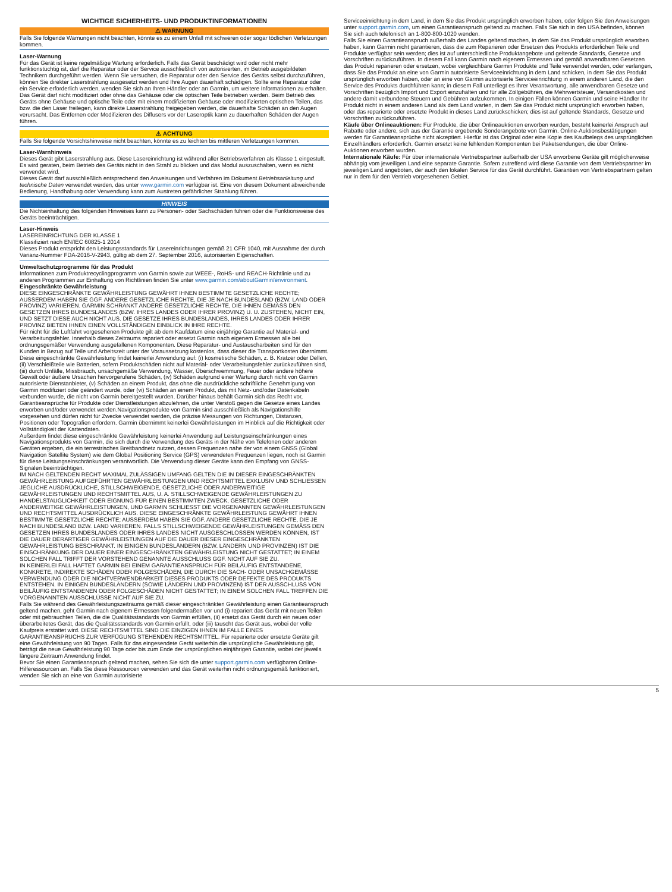WICHTIGE SICHERHEITS- UND PRODUKTINFORMATIONEN
⚠ WARNUNG
Falls Sie folgende Warnungen nicht beachten, könnte es zu einem Unfall mit schweren oder sogar tödlichen Verletzungen kommen.
Laser-Warnung
Für das Gerät ist keine regelmäßige Wartung erforderlich. Falls das Gerät beschädigt wird oder nicht mehr funktionstüchtig ist, darf die Reparatur oder der Service ausschließlich von autorisierten, im Betrieb ausgebildeten Technikern durchgeführt werden. Wenn Sie versuchen, die Reparatur oder den Service des Geräts selbst durchzuführen, können Sie direkter Laserstrahlung ausgesetzt werden und Ihre Augen dauerhaft schädigen. Sollte eine Reparatur oder ein Service erforderlich werden, wenden Sie sich an Ihren Händler oder an Garmin, um weitere Informationen zu erhalten.
Das Gerät darf nicht modifiziert oder ohne das Gehäuse oder die optischen Teile betrieben werden. Beim Betrieb des Geräts ohne Gehäuse und optische Teile oder mit einem modifizierten Gehäuse oder modifizierten optischen Teilen, das bzw. die den Laser freilegen, kann direkte Laserstrahlung freigegeben werden, die dauerhafte Schäden an den Augen verursacht. Das Entfernen oder Modifizieren des Diffusers vor der Laseroptik kann zu dauerhaften Schäden der Augen führen.
⚠ ACHTUNG
Falls Sie folgende Vorsichtshinweise nicht beachten, könnte es zu leichten bis mittleren Verletzungen kommen.
Laser-Warnhinweis
Dieses Gerät gibt Laserstrahlung aus. Diese Lasereinrichtung ist während aller Betriebsverfahren als Klasse 1 eingestuft. Es wird geraten, beim Betrieb des Geräts nicht in den Strahl zu blicken und das Modul auszuschalten, wenn es nicht verwendet wird.
Dieses Gerät darf ausschließlich entsprechend den Anweisungen und Verfahren im Dokument Betriebsanleitung und technische Daten verwendet werden, das unter www.garmin.com verfügbar ist. Eine von diesem Dokument abweichende Bedienung, Handhabung oder Verwendung kann zum Austreten gefährlicher Strahlung führen.
HINWEIS
Die Nichteinhaltung des folgenden Hinweises kann zu Personen- oder Sachschäden führen oder die Funktionsweise des Geräts beeinträchtigen.
Laser-Hinweis
LASEREINRICHTUNG DER KLASSE 1
Klassifiziert nach EN/IEC 60825-1 2014
Dieses Produkt entspricht den Leistungsstandards für Lasereinrichtungen gemäß 21 CFR 1040, mit Ausnahme der durch Varianz-Nummer FDA-2016-V-2943, gültig ab dem 27. September 2016, autorisierten Eigenschaften.
Umweltschutzprogramme für das Produkt
Informationen zum Produktrecyclingprogramm von Garmin sowie zur WEEE-, RoHS- und REACH-Richtlinie und zu anderen Programmen zur Einhaltung von Richtlinien finden Sie unter www.garmin.com/aboutGarmin/environment.
Eingeschränkte Gewährleistung
DIESE EINGESCHRÄNKTE GEWÄHRLEISTUNG GEWÄHRT IHNEN BESTIMMTE GESETZLICHE RECHTE; AUSSERDEM HABEN SIE GGF. ANDERE GESETZLICHE RECHTE, DIE JE NACH BUNDESLAND (BZW. LAND ODER PROVINZ) VARIIEREN. GARMIN SCHRÄNKT ANDERE GESETZLICHE RECHTE, DIE IHNEN GEMÄSS DEN GESETZEN IHRES BUNDESLANDES (BZW. IHRES LANDES ODER IHRER PROVINZ) U. U. ZUSTEHEN, NICHT EIN, UND SETZT DIESE AUCH NICHT AUS. DIE GESETZE IHRES BUNDESLANDES, IHRES LANDES ODER IHRER PROVINZ BIETEN IHNEN EINEN VOLLSTÄNDIGEN EINBLICK IN IHRE RECHTE.
Für nicht für die Luftfahrt vorgesehenen Produkte gilt ab dem Kaufdatum eine einjährige Garantie auf Material- und Verarbeitungsfehler. Innerhalb dieses Zeitraums repariert oder ersetzt Garmin nach eigenem Ermessen alle bei ordnungsgemäßer Verwendung ausgefallenen Komponenten. Diese Reparatur- und Austauscharbeiten sind für den Kunden in Bezug auf Teile und Arbeitszeit unter der Voraussetzung kostenlos, dass dieser die Transportkosten übernimmt. Diese eingeschränkte Gewährleistung findet keinerlei Anwendung auf: (i) kosmetische Schäden, z. B. Kratzer oder Dellen, (ii) Verschleißteile wie Batterien, sofern Produktschäden nicht auf Material- oder Verarbeitungsfehler zurückzuführen sind, (iii) durch Unfälle, Missbrauch, unsachgemäße Verwendung, Wasser, Überschwemmung, Feuer oder andere höhere Gewalt oder äußere Ursachen hervorgerufene Schäden, (iv) Schäden aufgrund einer Wartung durch nicht von Garmin autorisierte Dienstanbieter, (v) Schäden an einem Produkt, das ohne die ausdrückliche schriftliche Genehmigung von Garmin modifiziert oder geändert wurde, oder (vi) Schäden an einem Produkt, das mit Netz- und/oder Datenkabeln verbunden wurde, die nicht von Garmin bereitgestellt wurden. Darüber hinaus behält Garmin sich das Recht vor, Garantieansprüche für Produkte oder Dienstleistungen abzulehnen, die unter Verstoß gegen die Gesetze eines Landes erworben und/oder verwendet werden.Navigationsprodukte von Garmin sind ausschließlich als Navigationshilfe vorgesehen und dürfen nicht für Zwecke verwendet werden, die präzise Messungen von Richtungen, Distanzen, Positionen oder Topografien erfordern. Garmin übernimmt keinerlei Gewährleistungen im Hinblick auf die Richtigkeit oder Vollständigkeit der Kartendaten.
Außerdem findet diese eingeschränkte Gewährleistung keinerlei Anwendung auf Leistungseinschränkungen eines Navigationsprodukts von Garmin, die sich durch die Verwendung des Geräts in der Nähe von Telefonen oder anderen Geräten ergeben, die ein terrestrisches Breitbandnetz nutzen, dessen Frequenzen nahe der von einem GNSS (Global Navigation Satellite System) wie dem Global Positioning Service (GPS) verwendeten Frequenzen liegen, noch ist Garmin für diese Leistungseinschränkungen verantwortlich. Die Verwendung dieser Geräte kann den Empfang von GNSS-Signalen beeinträchtigen.
IM NACH GELTENDEN RECHT MAXIMAL ZULÄSSIGEN UMFANG GELTEN DIE IN DIESER EINGESCHRÄNKTEN GEWÄHRLEISTUNG AUFGEFÜHRTEN GEWÄHRLEISTUNGEN UND RECHTSMITTEL EXKLUSIV UND SCHLIESSEN JEGLICHE AUSDRÜCKLICHE, STILLSCHWEIGENDE, GESETZLICHE ODER ANDERWEITIGE GEWÄHRLEISTUNGEN UND RECHTSMITTEL AUS, U. A. STILLSCHWEIGENDE GEWÄHRLEISTUNGEN ZU HANDELSTAUGLICHKEIT ODER EIGNUNG FÜR EINEN BESTIMMTEN ZWECK, GESETZLICHE ODER ANDERWEITIGE GEWÄHRLEISTUNGEN, UND GARMIN SCHLIESST DIE VORGENANNTEN GEWÄHRLEISTUNGEN UND RECHTSMITTEL AUSDRÜCKLICH AUS. DIESE EINGESCHRÄNKTE GEWÄHRLEISTUNG GEWÄHRT IHNEN BESTIMMTE GESETZLICHE RECHTE; AUSSERDEM HABEN SIE GGF. ANDERE GESETZLICHE RECHTE, DIE JE NACH BUNDESLAND BZW. LAND VARIIEREN. FALLS STILLSCHWEIGENDE GEWÄHRLEISTUNGEN GEMÄSS DEN GESETZEN IHRES BUNDESLANDES ODER IHRES LANDES NICHT AUSGESCHLOSSEN WERDEN KÖNNEN, IST DIE DAUER DERARTIGER GEWÄHRLEISTUNGEN AUF DIE DAUER DIESER EINGESCHRÄNKTEN GEWÄHRLEISTUNG BESCHRÄNKT. IN EINIGEN BUNDESLÄNDERN (BZW. LÄNDERN UND PROVINZEN) IST DIE EINSCHRÄNKUNG DER DAUER EINER EINGESCHRÄNKTEN GEWÄHRLEISTUNG NICHT GESTATTET; IN EINEM SOLCHEN FALL TRIFFT DER VORSTEHEND GENANNTE AUSSCHLUSS GGF. NICHT AUF SIE ZU.
IN KEINERLEI FALL HAFTET GARMIN BEI EINEM GARANTIEANSPRUCH FÜR BEILÄUFIG ENTSTANDENE, KONKRETE, INDIREKTE SCHÄDEN ODER FOLGESCHÄDEN, DIE DURCH DIE SACH- ODER UNSACHGEMÄSSE VERWENDUNG ODER DIE NICHTVERWENDBARKEIT DIESES PRODUKTS ODER DEFEKTE DES PRODUKTS ENTSTEHEN. IN EINIGEN BUNDESLÄNDERN (SOWIE LÄNDERN UND PROVINZEN) IST DER AUSSCHLUSS VON BEILÄUFIG ENTSTANDENEN ODER FOLGESCHÄDEN NICHT GESTATTET; IN EINEM SOLCHEN FALL TREFFEN DIE VORGENANNTEN AUSSCHLÜSSE NICHT AUF SIE ZU.
Falls Sie während des Gewährleistungszeitraums gemäß dieser eingeschränkten Gewährleistung einen Garantieanspruch geltend machen, geht Garmin nach eigenem Ermessen folgendermaßen vor und (i) repariert das Gerät mit neuen Teilen oder mit gebrauchten Teilen, die die Qualitätsstandards von Garmin erfüllen, (ii) ersetzt das Gerät durch ein neues oder überarbeitetes Gerät, das die Qualitätsstandards von Garmin erfüllt, oder (iii) tauscht das Gerät aus, wobei der volle Kaufpreis erstattet wird. DIESE RECHTSMITTEL SIND DIE EINZIGEN IHNEN IM FALLE EINES GARANTIEANSPRUCHS ZUR VERFÜGUNG STEHENDEN RECHTSMITTEL. Für reparierte oder ersetzte Geräte gilt eine Gewährleistung von 90 Tagen. Falls für das eingesendete Gerät weiterhin die ursprüngliche Gewährleistung gilt, beträgt die neue Gewährleistung 90 Tage oder bis zum Ende der ursprünglichen einjährigen Garantie, wobei der jeweils längere Zeitraum Anwendung findet.
Bevor Sie einen Garantieanspruch geltend machen, sehen Sie sich die unter support.garmin.com verfügbaren Online-Hilferessourcen an. Falls Sie diese Ressourcen verwenden und das Gerät weiterhin nicht ordnungsgemäß funktioniert, wenden Sie sich an eine von Garmin autorisierte
Serviceeinrichtung in dem Land, in dem Sie das Produkt ursprünglich erworben haben, oder folgen Sie den Anweisungen unter support.garmin.com, um einen Garantieanspruch geltend zu machen. Falls Sie sich in den USA befinden, können Sie sich auch telefonisch an 1-800-800-1020 wenden.
Falls Sie einen Garantieanspruch außerhalb des Landes geltend machen, in dem Sie das Produkt ursprünglich erworben haben, kann Garmin nicht garantieren, dass die zum Reparieren oder Ersetzen des Produkts erforderlichen Teile und Produkte verfügbar sein werden; dies ist auf unterschiedliche Produktangebote und geltende Standards, Gesetze und Vorschriften zurückzuführen. In diesem Fall kann Garmin nach eigenem Ermessen und gemäß anwendbaren Gesetzen das Produkt reparieren oder ersetzen, wobei vergleichbare Garmin Produkte und Teile verwendet werden, oder verlangen, dass Sie das Produkt an eine von Garmin autorisierte Serviceeinrichtung in dem Land schicken, in dem Sie das Produkt ursprünglich erworben haben, oder an eine von Garmin autorisierte Serviceeinrichtung in einem anderen Land, die den Service des Produkts durchführen kann; in diesem Fall unterliegt es Ihrer Verantwortung, alle anwendbaren Gesetze und Vorschriften bezüglich Import und Export einzuhalten und für alle Zollgebühren, die Mehrwertsteuer, Versandkosten und andere damit verbundene Steuern und Gebühren aufzukommen. In einigen Fällen können Garmin und seine Händler Ihr Produkt nicht in einem anderen Land als dem Land warten, in dem Sie das Produkt nicht ursprünglich erworben haben, oder das reparierte oder ersetzte Produkt in dieses Land zurückschicken; dies ist auf geltende Standards, Gesetze und Vorschriften zurückzuführen.
Käufe über Onlineauktionen: Für Produkte, die über Onlineauktionen erworben wurden, besteht keinerlei Anspruch auf Rabatte oder andere, sich aus der Garantie ergebende Sonderangebote von Garmin. Online-Auktionsbestätigungen werden für Garantieansprüche nicht akzeptiert. Hierfür ist das Original oder eine Kopie des Kaufbelegs des ursprünglichen Einzelhändlers erforderlich. Garmin ersetzt keine fehlenden Komponenten bei Paketsendungen, die über Online-Auktionen erworben wurden.
Internationale Käufe: Für über internationale Vertriebspartner außerhalb der USA erworbene Geräte gilt möglicherweise abhängig vom jeweiligen Land eine separate Garantie. Sofern zutreffend wird diese Garantie von dem Vertriebspartner im jeweiligen Land angeboten, der auch den lokalen Service für das Gerät durchführt. Garantien von Vertriebspartnern gelten nur in dem für den Vertrieb vorgesehenen Gebiet.
5